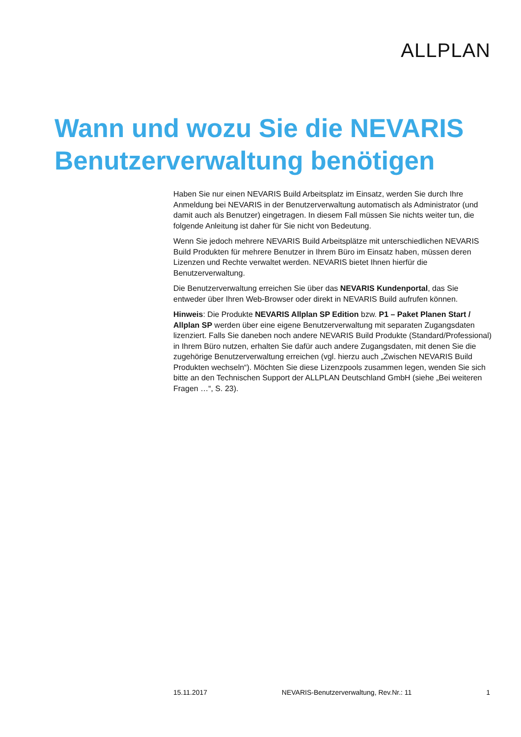ALLPLAN
Wann und wozu Sie die NEVARIS
Benutzerverwaltung benötigen
Haben Sie nur einen NEVARIS Build Arbeitsplatz im Einsatz, werden Sie durch Ihre Anmeldung bei NEVARIS in der Benutzerverwaltung automatisch als Administrator (und damit auch als Benutzer) eingetragen. In diesem Fall müssen Sie nichts weiter tun, die folgende Anleitung ist daher für Sie nicht von Bedeutung.
Wenn Sie jedoch mehrere NEVARIS Build Arbeitsplätze mit unterschiedlichen NEVARIS Build Produkten für mehrere Benutzer in Ihrem Büro im Einsatz haben, müssen deren Lizenzen und Rechte verwaltet werden. NEVARIS bietet Ihnen hierfür die Benutzerverwaltung.
Die Benutzerverwaltung erreichen Sie über das NEVARIS Kundenportal, das Sie entweder über Ihren Web-Browser oder direkt in NEVARIS Build aufrufen können.
Hinweis: Die Produkte NEVARIS Allplan SP Edition bzw. P1 – Paket Planen Start / Allplan SP werden über eine eigene Benutzerverwaltung mit separaten Zugangsdaten lizenziert. Falls Sie daneben noch andere NEVARIS Build Produkte (Standard/Professional) in Ihrem Büro nutzen, erhalten Sie dafür auch andere Zugangsdaten, mit denen Sie die zugehörige Benutzerverwaltung erreichen (vgl. hierzu auch „Zwischen NEVARIS Build Produkten wechseln“). Möchten Sie diese Lizenzpools zusammen legen, wenden Sie sich bitte an den Technischen Support der ALLPLAN Deutschland GmbH (siehe „Bei weiteren Fragen …“, S. 23).
15.11.2017 NEVARIS-Benutzerverwaltung, Rev.Nr.: 11 1